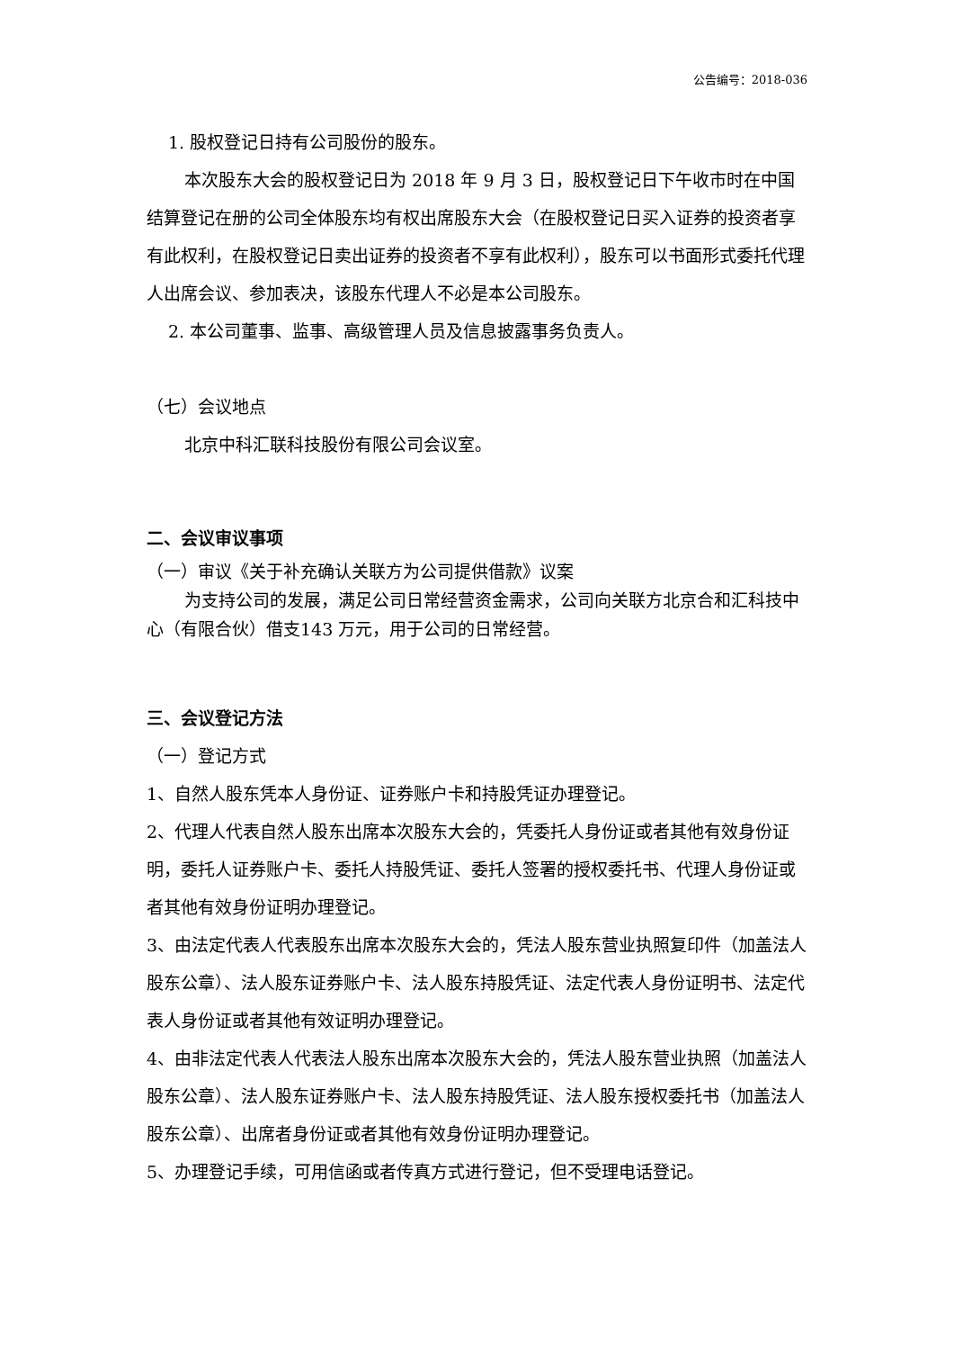公告编号：2018-036
1. 股权登记日持有公司股份的股东。
本次股东大会的股权登记日为 2018 年 9 月 3 日，股权登记日下午收市时在中国结算登记在册的公司全体股东均有权出席股东大会（在股权登记日买入证券的投资者享有此权利，在股权登记日卖出证券的投资者不享有此权利），股东可以书面形式委托代理人出席会议、参加表决，该股东代理人不必是本公司股东。
2. 本公司董事、监事、高级管理人员及信息披露事务负责人。
（七）会议地点
北京中科汇联科技股份有限公司会议室。
二、会议审议事项
（一）审议《关于补充确认关联方为公司提供借款》议案
为支持公司的发展，满足公司日常经营资金需求，公司向关联方北京合和汇科技中心（有限合伙）借支143 万元，用于公司的日常经营。
三、会议登记方法
（一）登记方式
1、自然人股东凭本人身份证、证券账户卡和持股凭证办理登记。
2、代理人代表自然人股东出席本次股东大会的，凭委托人身份证或者其他有效身份证明，委托人证券账户卡、委托人持股凭证、委托人签署的授权委托书、代理人身份证或者其他有效身份证明办理登记。
3、由法定代表人代表股东出席本次股东大会的，凭法人股东营业执照复印件（加盖法人股东公章）、法人股东证券账户卡、法人股东持股凭证、法定代表人身份证明书、法定代表人身份证或者其他有效证明办理登记。
4、由非法定代表人代表法人股东出席本次股东大会的，凭法人股东营业执照（加盖法人股东公章）、法人股东证券账户卡、法人股东持股凭证、法人股东授权委托书（加盖法人股东公章）、出席者身份证或者其他有效身份证明办理登记。
5、办理登记手续，可用信函或者传真方式进行登记，但不受理电话登记。